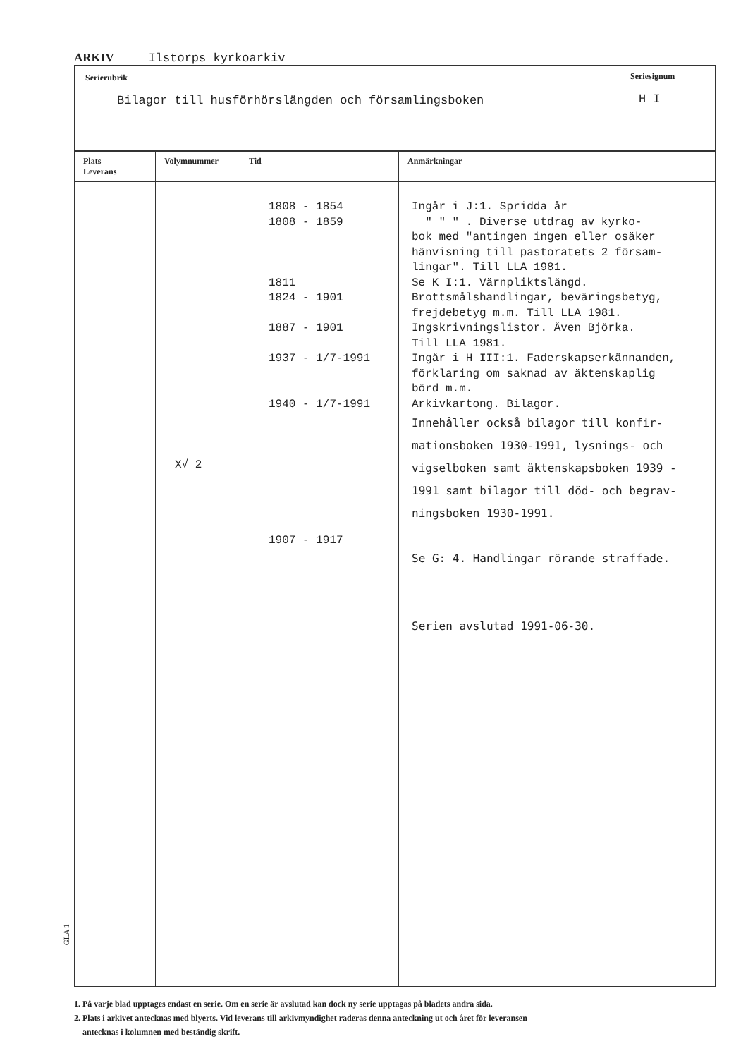ARKIV Ilstorps kyrkoarkiv
Serierubrik
Bilagor till husförhörslängden och församlingsboken
Seriesignum
H I
| Plats Leverans | Volymnummer | Tid | Anmärkningar |
| --- | --- | --- | --- |
| | X√ 2 | 1808 - 1854 1808 - 1859 1811 1824 - 1901 1887 - 1901 1937 - 1/7-1991 1940 - 1/7-1991 1907 - 1917 | Ingår i J:1. Spridda år " " " . Diverse utdrag av kyrko- bok med "antingen ingen eller osäker hänvisning till pastoratets 2 försam- lingar". Till LLA 1981. Se K I:1. Värnpliktslängd. Brottsmålshandlingar, beväringsbetyg, frejdebetyg m.m. Till LLA 1981. Ingskrivningslistor. Även Björka. Till LLA 1981. Ingår i H III:1. Faderskapserkännanden, förklaring om saknad av äktenskaplig börd m.m. Arkivkartong. Bilagor. Innehåller också bilagor till konfir- mationsboken 1930-1991, lysnings- och vigselboken samt äktenskapsboken 1939 - 1991 samt bilagor till död- och begrav- ningsboken 1930-1991. Se G: 4. Handlingar rörande straffade. Serien avslutad 1991-06-30. |
1. På varje blad upptages endast en serie. Om en serie är avslutad kan dock ny serie upptagas på bladets andra sida.
2. Plats i arkivet antecknas med blyerts. Vid leverans till arkivmyndighet raderas denna anteckning ut och året för leveransen
antecknas i kolumnen med beständig skrift.
GLA 1